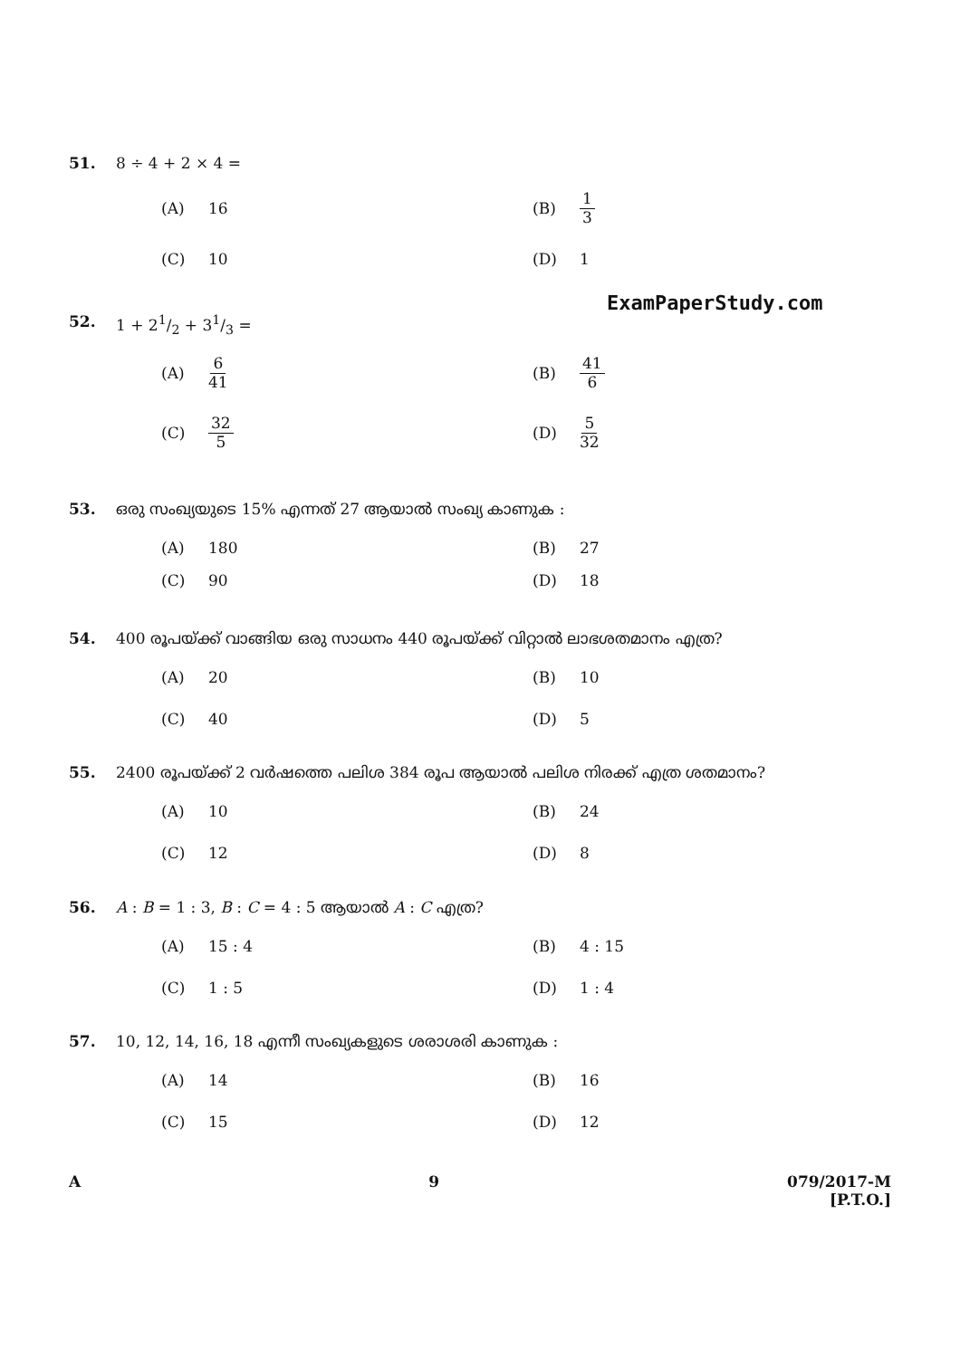51. 8 ÷ 4 + 2 × 4 =
(A) 16
(B) 1 3
(C) 10
(D) 1
ExamPaperStudy.com
52. 1 + 21/2 + 31/3 =
(A) 6 41
(B) 41 6
(C) 32 5
(D) 5 32
53. ഒരു സംഖ്യയുടെ 15% എന്നത് 27 ആയാൽ സംഖ്യ കാണുക :
(A) 180
(B) 27
(C) 90
(D) 18
54. 400 രൂപയ്ക്ക് വാങ്ങിയ ഒരു സാധനം 440 രൂപയ്ക്ക് വിറ്റാൽ ലാഭശതമാനം എത്ര?
(A) 20
(B) 10
(C) 40
(D) 5
55. 2400 രൂപയ്ക്ക് 2 വർഷത്തെ പലിശ 384 രൂപ ആയാൽ പലിശ നിരക്ക് എത്ര ശതമാനം?
(A) 10
(B) 24
(C) 12
(D) 8
56. A : B = 1 : 3, B : C = 4 : 5 ആയാൽ A : C എത്ര?
(A) 15 : 4
(B) 4 : 15
(C) 1 : 5
(D) 1 : 4
57. 10, 12, 14, 16, 18 എന്നീ സംഖ്യകളുടെ ശരാശരി കാണുക :
(A) 14
(B) 16
(C) 15
(D) 12
A 9 079/2017-M
[P.T.O.]